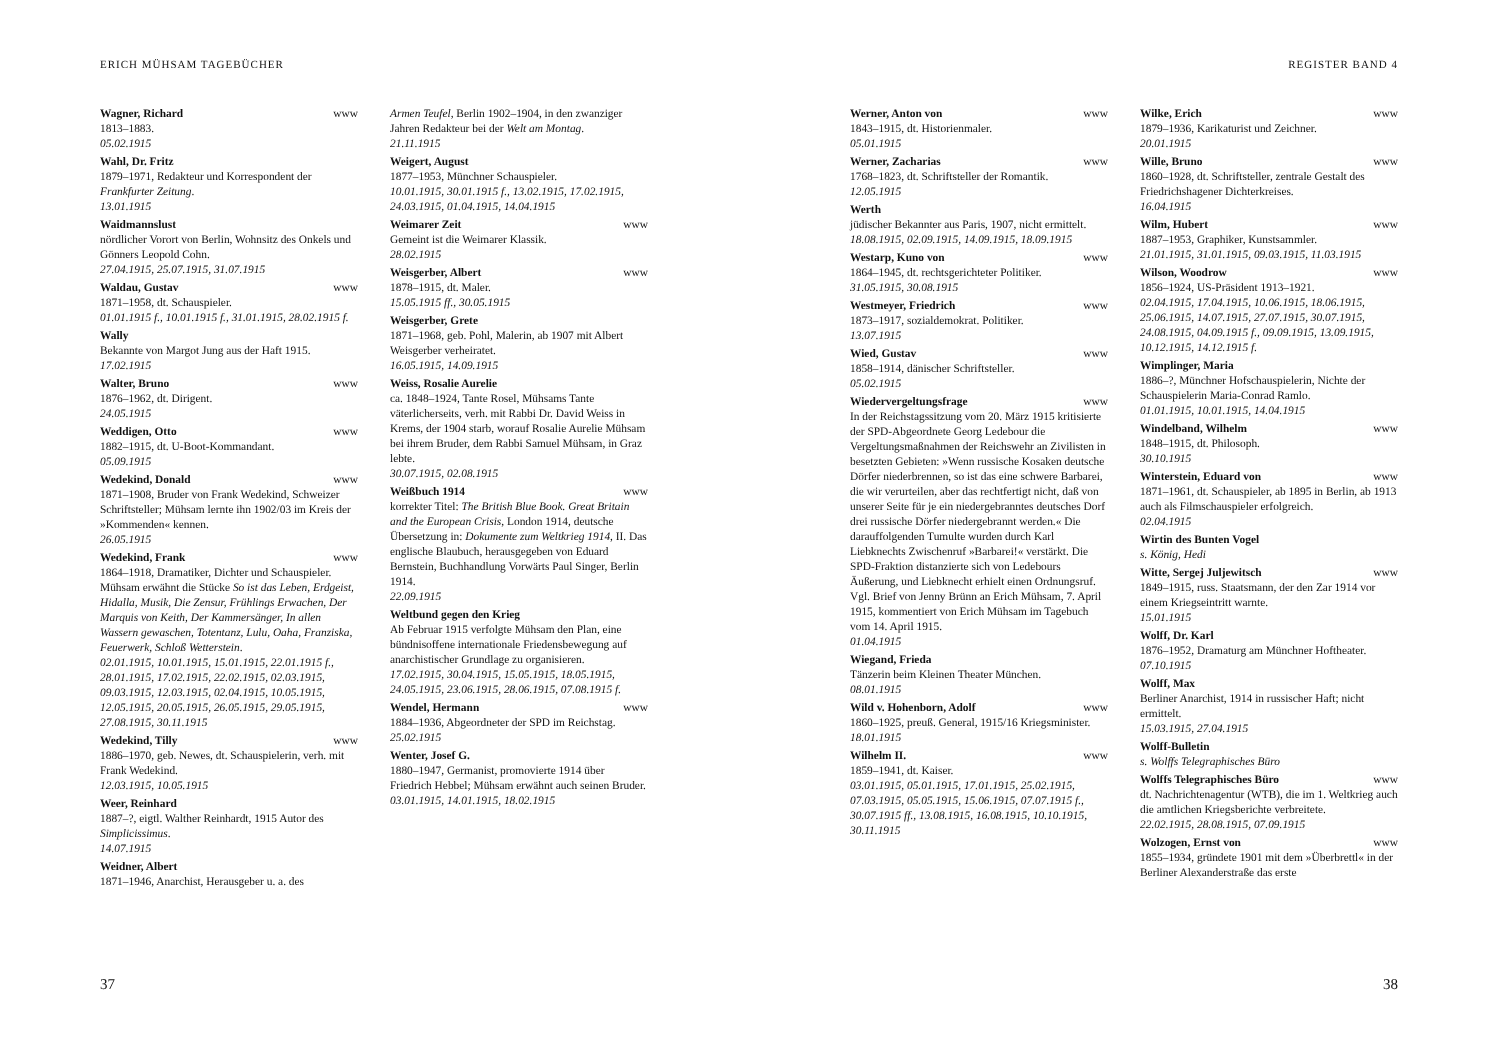ERICH MÜHSAM TAGEBÜCHER
Wagner, Richard www
1813–1883.
05.02.1915
Wahl, Dr. Fritz
1879–1971, Redakteur und Korrespondent der Frankfurter Zeitung.
13.01.1915
Waidmannslust
nördlicher Vorort von Berlin, Wohnsitz des Onkels und Gönners Leopold Cohn.
27.04.1915, 25.07.1915, 31.07.1915
Waldau, Gustav www
1871–1958, dt. Schauspieler.
01.01.1915 f., 10.01.1915 f., 31.01.1915, 28.02.1915 f.
Wally
Bekannte von Margot Jung aus der Haft 1915.
17.02.1915
Walter, Bruno www
1876–1962, dt. Dirigent.
24.05.1915
Weddigen, Otto www
1882–1915, dt. U-Boot-Kommandant.
05.09.1915
Wedekind, Donald www
1871–1908, Bruder von Frank Wedekind, Schweizer Schriftsteller; Mühsam lernte ihn 1902/03 im Kreis der »Kommenden« kennen.
26.05.1915
Wedekind, Frank www
1864–1918, Dramatiker, Dichter und Schauspieler. Mühsam erwähnt die Stücke So ist das Leben, Erdgeist, Hidalla, Musik, Die Zensur, Frühlings Erwachen, Der Marquis von Keith, Der Kammersänger, In allen Wassern gewaschen, Totentanz, Lulu, Oaha, Franziska, Feuerwerk, Schloß Wetterstein.
02.01.1915, 10.01.1915, 15.01.1915, 22.01.1915 f., 28.01.1915, 17.02.1915, 22.02.1915, 02.03.1915, 09.03.1915, 12.03.1915, 02.04.1915, 10.05.1915, 12.05.1915, 20.05.1915, 26.05.1915, 29.05.1915, 27.08.1915, 30.11.1915
Wedekind, Tilly www
1886–1970, geb. Newes, dt. Schauspielerin, verh. mit Frank Wedekind.
12.03.1915, 10.05.1915
Weer, Reinhard
1887–?, eigtl. Walther Reinhardt, 1915 Autor des Simplicissimus.
14.07.1915
Weidner, Albert
1871–1946, Anarchist, Herausgeber u. a. des
Armen Teufel, Berlin 1902–1904, in den zwanziger Jahren Redakteur bei der Welt am Montag.
21.11.1915
Weigert, August
1877–1953, Münchner Schauspieler.
10.01.1915, 30.01.1915 f., 13.02.1915, 17.02.1915, 24.03.1915, 01.04.1915, 14.04.1915
Weimarer Zeit www
Gemeint ist die Weimarer Klassik.
28.02.1915
Weisgerber, Albert www
1878–1915, dt. Maler.
15.05.1915 ff., 30.05.1915
Weisgerber, Grete
1871–1968, geb. Pohl, Malerin, ab 1907 mit Albert Weisgerber verheiratet.
16.05.1915, 14.09.1915
Weiss, Rosalie Aurelie
ca. 1848–1924, Tante Rosel, Mühsams Tante väterlicherseits, verh. mit Rabbi Dr. David Weiss in Krems, der 1904 starb, worauf Rosalie Aurelie Mühsam bei ihrem Bruder, dem Rabbi Samuel Mühsam, in Graz lebte.
30.07.1915, 02.08.1915
Weißbuch 1914 www
korrekter Titel: The British Blue Book. Great Britain and the European Crisis, London 1914, deutsche Übersetzung in: Dokumente zum Weltkrieg 1914, II. Das englische Blaubuch, herausgegeben von Eduard Bernstein, Buchhandlung Vorwärts Paul Singer, Berlin 1914.
22.09.1915
Weltbund gegen den Krieg
Ab Februar 1915 verfolgte Mühsam den Plan, eine bündnisoffene internationale Friedensbewegung auf anarchistischer Grundlage zu organisieren.
17.02.1915, 30.04.1915, 15.05.1915, 18.05.1915, 24.05.1915, 23.06.1915, 28.06.1915, 07.08.1915 f.
Wendel, Hermann www
1884–1936, Abgeordneter der SPD im Reichstag.
25.02.1915
Wenter, Josef G.
1880–1947, Germanist, promovierte 1914 über Friedrich Hebbel; Mühsam erwähnt auch seinen Bruder.
03.01.1915, 14.01.1915, 18.02.1915
37
REGISTER BAND 4
Werner, Anton von www
1843–1915, dt. Historienmaler.
05.01.1915
Werner, Zacharias www
1768–1823, dt. Schriftsteller der Romantik.
12.05.1915
Werth
jüdischer Bekannter aus Paris, 1907, nicht ermittelt.
18.08.1915, 02.09.1915, 14.09.1915, 18.09.1915
Westarp, Kuno von www
1864–1945, dt. rechtsgerichteter Politiker.
31.05.1915, 30.08.1915
Westmeyer, Friedrich www
1873–1917, sozialdemokrat. Politiker.
13.07.1915
Wied, Gustav www
1858–1914, dänischer Schriftsteller.
05.02.1915
Wiedervergeltungsfrage www
In der Reichstagssitzung vom 20. März 1915 kritisierte der SPD-Abgeordnete Georg Ledebour die Vergeltungsmaßnahmen der Reichswehr an Zivilisten in besetzten Gebieten: »Wenn russische Kosaken deutsche Dörfer niederbrennen, so ist das eine schwere Barbarei, die wir verurteilen, aber das rechtfertigt nicht, daß von unserer Seite für je ein niedergebranntes deutsches Dorf drei russische Dörfer niedergebrannt werden.« Die darauffolgenden Tumulte wurden durch Karl Liebknechts Zwischenruf »Barbarei!« verstärkt. Die SPD-Fraktion distanzierte sich von Ledebours Äußerung, und Liebknecht erhielt einen Ordnungsruf. Vgl. Brief von Jenny Brünn an Erich Mühsam, 7. April 1915, kommentiert von Erich Mühsam im Tagebuch vom 14. April 1915.
01.04.1915
Wiegand, Frieda
Tänzerin beim Kleinen Theater München.
08.01.1915
Wild v. Hohenborn, Adolf www
1860–1925, preuß. General, 1915/16 Kriegsminister.
18.01.1915
Wilhelm II. www
1859–1941, dt. Kaiser.
03.01.1915, 05.01.1915, 17.01.1915, 25.02.1915, 07.03.1915, 05.05.1915, 15.06.1915, 07.07.1915 f., 30.07.1915 ff., 13.08.1915, 16.08.1915, 10.10.1915, 30.11.1915
Wilke, Erich www
1879–1936, Karikaturist und Zeichner.
20.01.1915
Wille, Bruno www
1860–1928, dt. Schriftsteller, zentrale Gestalt des Friedrichshagener Dichterkreises.
16.04.1915
Wilm, Hubert www
1887–1953, Graphiker, Kunstsammler.
21.01.1915, 31.01.1915, 09.03.1915, 11.03.1915
Wilson, Woodrow www
1856–1924, US-Präsident 1913–1921.
02.04.1915, 17.04.1915, 10.06.1915, 18.06.1915, 25.06.1915, 14.07.1915, 27.07.1915, 30.07.1915, 24.08.1915, 04.09.1915 f., 09.09.1915, 13.09.1915, 10.12.1915, 14.12.1915 f.
Wimplinger, Maria
1886–?, Münchner Hofschauspielerin, Nichte der Schauspielerin Maria-Conrad Ramlo.
01.01.1915, 10.01.1915, 14.04.1915
Windelband, Wilhelm www
1848–1915, dt. Philosoph.
30.10.1915
Winterstein, Eduard von www
1871–1961, dt. Schauspieler, ab 1895 in Berlin, ab 1913 auch als Filmschauspieler erfolgreich.
02.04.1915
Wirtin des Bunten Vogel
s. König, Hedi
Witte, Sergej Juljewitsch www
1849–1915, russ. Staatsmann, der den Zar 1914 vor einem Kriegseintritt warnte.
15.01.1915
Wolff, Dr. Karl
1876–1952, Dramaturg am Münchner Hoftheater.
07.10.1915
Wolff, Max
Berliner Anarchist, 1914 in russischer Haft; nicht ermittelt.
15.03.1915, 27.04.1915
Wolff-Bulletin
s. Wolffs Telegraphisches Büro
Wolffs Telegraphisches Büro www
dt. Nachrichtenagentur (WTB), die im 1. Weltkrieg auch die amtlichen Kriegsberichte verbreitete.
22.02.1915, 28.08.1915, 07.09.1915
Wolzogen, Ernst von www
1855–1934, gründete 1901 mit dem »Überbrettl« in der Berliner Alexanderstraße das erste
38